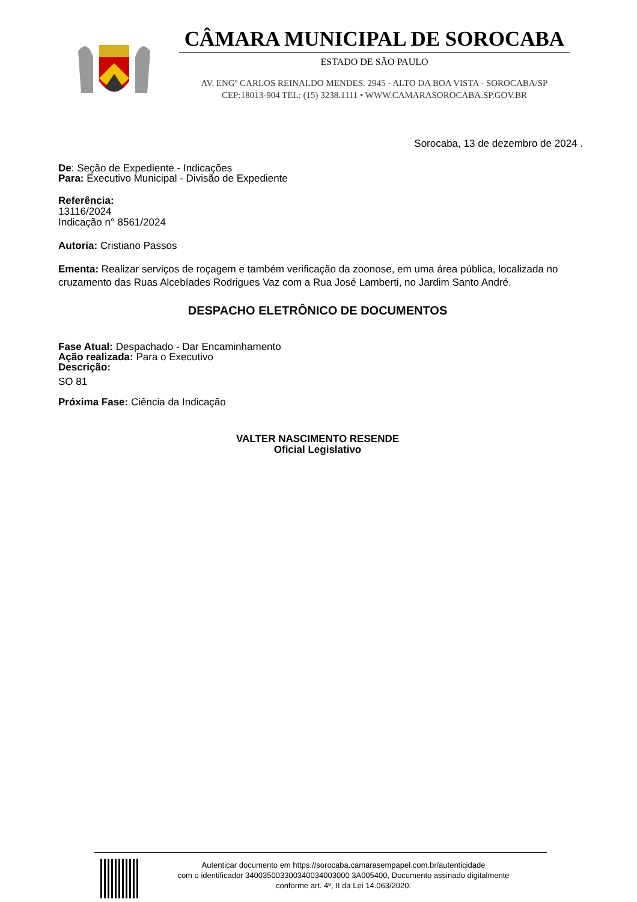CÂMARA MUNICIPAL DE SOROCABA
ESTADO DE SÃO PAULO
AV. ENGº CARLOS REINALDO MENDES. 2945 - ALTO DA BOA VISTA - SOROCABA/SP
CEP:18013-904 TEL: (15) 3238.1111 • WWW.CAMARASOROCABA.SP.GOV.BR
Sorocaba, 13 de dezembro de 2024 .
De: Seção de Expediente - Indicações
Para: Executivo Municipal - Divisão de Expediente
Referência:
13116/2024
Indicação n° 8561/2024
Autoria: Cristiano Passos
Ementa: Realizar serviços de roçagem e também verificação da zoonose, em uma área pública, localizada no cruzamento das Ruas Alcebíades Rodrigues Vaz com a Rua José Lamberti, no Jardim Santo André.
DESPACHO ELETRÔNICO DE DOCUMENTOS
Fase Atual: Despachado - Dar Encaminhamento
Ação realizada: Para o Executivo
Descrição:
SO 81
Próxima Fase: Ciência da Indicação
VALTER NASCIMENTO RESENDE
Oficial Legislativo
Autenticar documento em https://sorocaba.camarasempapel.com.br/autenticidade
com o identificador 340035003300340034003000 3A005400, Documento assinado digitalmente
conforme art. 4º, II da Lei 14.063/2020.